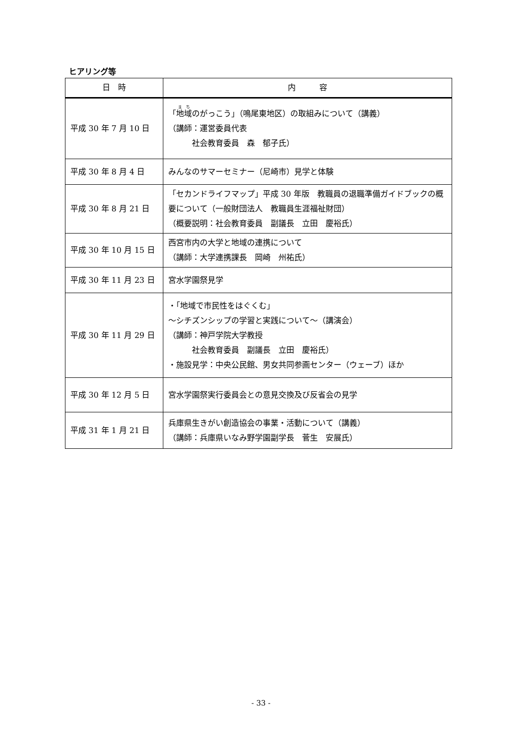ヒアリング等
| 日 時 | 内 容 |
| --- | --- |
| 平成 30 年 7 月 10 日 | 「 地域 のがっこう」（鳴尾東地区）の取組みについて（講義） （講師：運営委員代表 社会教育委員 森 郁子氏） |
| 平成 30 年 8 月 4 日 | みんなのサマーセミナー（尼崎市）見学と体験 |
| 平成 30 年 8 月 21 日 | 「セカンドライフマップ」平成 30 年版 教職員の退職準備ガイドブックの概要について（一般財団法人 教職員生涯福祉財団） （概要説明：社会教育委員 副議長 立田 慶裕氏） |
| 平成 30 年 10 月 15 日 | 西宮市内の大学と地域の連携について （講師：大学連携課長 岡崎 州祐氏） |
| 平成 30 年 11 月 23 日 | 宮水学園祭見学 |
| 平成 30 年 11 月 29 日 | ・「地域で市民性をはぐくむ」 ～シチズンシップの学習と実践について～（講演会） （講師：神戸学院大学教授 社会教育委員 副議長 立田 慶裕氏） ・施設見学：中央公民館、男女共同参画センター（ウェーブ）ほか |
| 平成 30 年 12 月 5 日 | 宮水学園祭実行委員会との意見交換及び反省会の見学 |
| 平成 31 年 1 月 21 日 | 兵庫県生きがい創造協会の事業・活動について（講義） （講師：兵庫県いなみ野学園副学長 菅生 安展氏） |
- 33 -